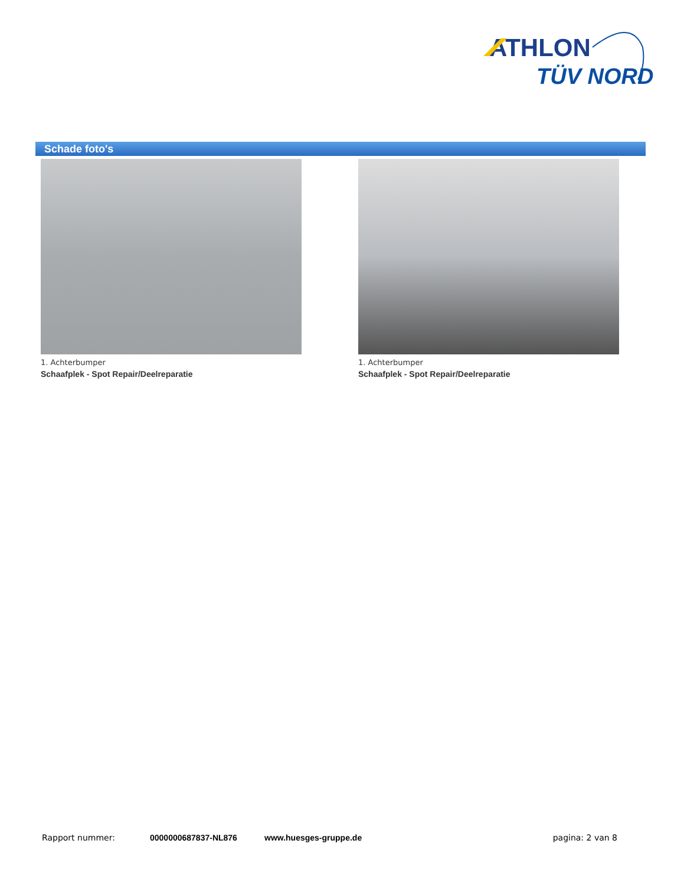ATHLON
TÜV NORD
Schade foto's
1. Achterbumper
Schaafplek - Spot Repair/Deelreparatie
1. Achterbumper
Schaafplek - Spot Repair/Deelreparatie
Rapport nummer: 0000000687837-NL876 www.huesges-gruppe.de pagina: 2 van 8